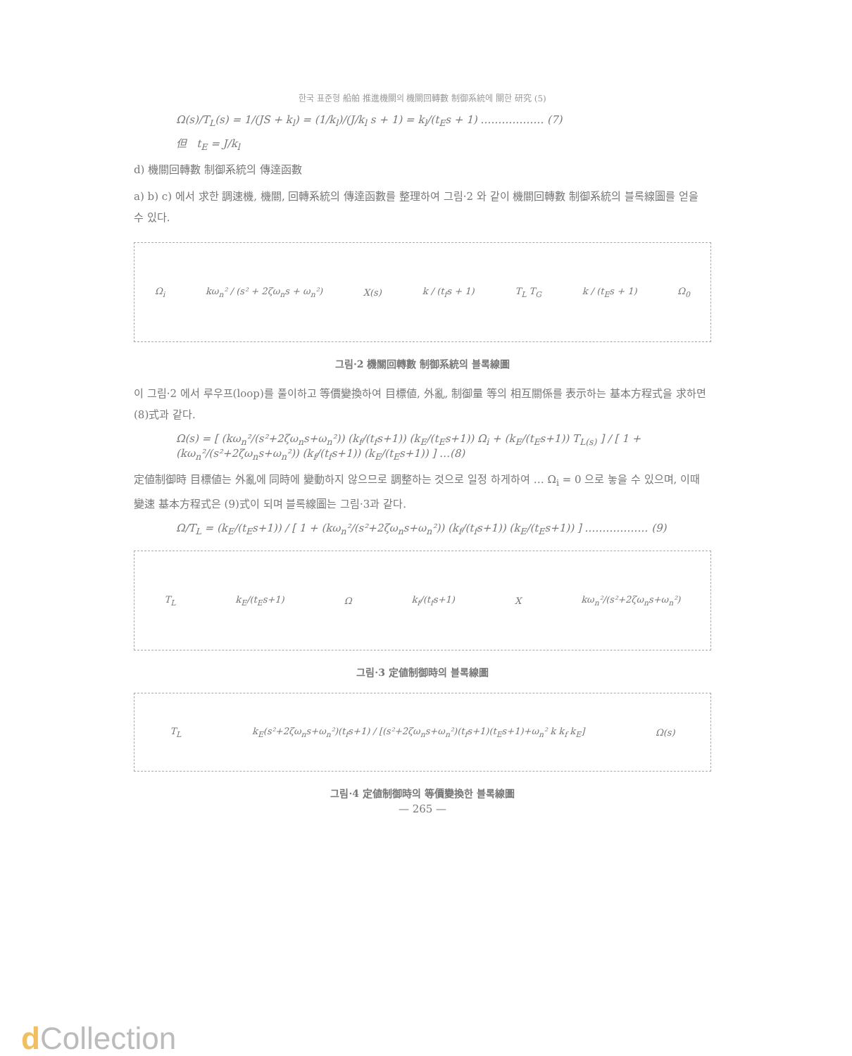한국 표준형 船舶 推進機關의 機關回轉數 制御系統에 關한 研究 (5)
Ω(s)/T<sub>L</sub>(s) = 1/(JS + k<sub>l</sub>) = (1/k<sub>l</sub>)/(J/k<sub>l</sub> s + 1) = k<sub>l</sub>/(t<sub>E</sub>s + 1) ……………… (7)
但 t<sub>E</sub> = J/k<sub>l</sub>
d) 機關回轉數 制御系統의 傳達函數
a) b) c) 에서 求한 調速機, 機關, 回轉系統의 傳達函數를 整理하여 그림·2 와 같이 機關回轉數 制御系統의 블록線圖를 얻을 수 있다.
Ω<sub>i</sub> kω<sub>n</sub>² / (s² + 2ζω<sub>n</sub>s + ω<sub>n</sub>²) X(s) k / (t<sub>f</sub>s + 1) T<sub>L</sub> T<sub>G</sub> k / (t<sub>E</sub>s + 1) Ω<sub>0</sub>
그림·2 機關回轉數 制御系統의 블록線圖
이 그림·2 에서 루우프(loop)를 풀이하고 等價變換하여 目標値, 外亂, 制御量 等의 相互關係를 表示하는 基本方程式을 求하면 (8)式과 같다.
Ω(s) = [ (kω<sub>n</sub>²/(s²+2ζω<sub>n</sub>s+ω<sub>n</sub>²)) (k<sub>f</sub>/(t<sub>f</sub>s+1)) (k<sub>E</sub>/(t<sub>E</sub>s+1)) Ω<sub>i</sub> + (k<sub>E</sub>/(t<sub>E</sub>s+1)) T<sub>L(s)</sub> ] / [ 1 + (kω<sub>n</sub>²/(s²+2ζω<sub>n</sub>s+ω<sub>n</sub>²)) (k<sub>f</sub>/(t<sub>f</sub>s+1)) (k<sub>E</sub>/(t<sub>E</sub>s+1)) ] …(8)
定値制御時 目標値는 外亂에 同時에 變動하지 않으므로 調整하는 것으로 일정 하게하여 … Ω<sub>i</sub> = 0 으로 놓을 수 있으며, 이때 變速 基本方程式은 (9)式이 되며 블록線圖는 그림·3과 같다.
Ω/T<sub>L</sub> = (k<sub>E</sub>/(t<sub>E</sub>s+1)) / [ 1 + (kω<sub>n</sub>²/(s²+2ζω<sub>n</sub>s+ω<sub>n</sub>²)) (k<sub>f</sub>/(t<sub>f</sub>s+1)) (k<sub>E</sub>/(t<sub>E</sub>s+1)) ] ……………… (9)
T<sub>L</sub> k<sub>E</sub>/(t<sub>E</sub>s+1) Ω k<sub>f</sub>/(t<sub>f</sub>s+1) X kω<sub>n</sub>²/(s²+2ζω<sub>n</sub>s+ω<sub>n</sub>²)
그림·3 定値制御時의 블록線圖
T<sub>L</sub> k<sub>E</sub>(s²+2ζω<sub>n</sub>s+ω<sub>n</sub>²)(t<sub>f</sub>s+1) / [(s²+2ζω<sub>n</sub>s+ω<sub>n</sub>²)(t<sub>f</sub>s+1)(t<sub>E</sub>s+1)+ω<sub>n</sub>² k k<sub>f</sub> k<sub>E</sub>] Ω(s)
그림·4 定値制御時의 等價變換한 블록線圖
— 265 —
d Collection